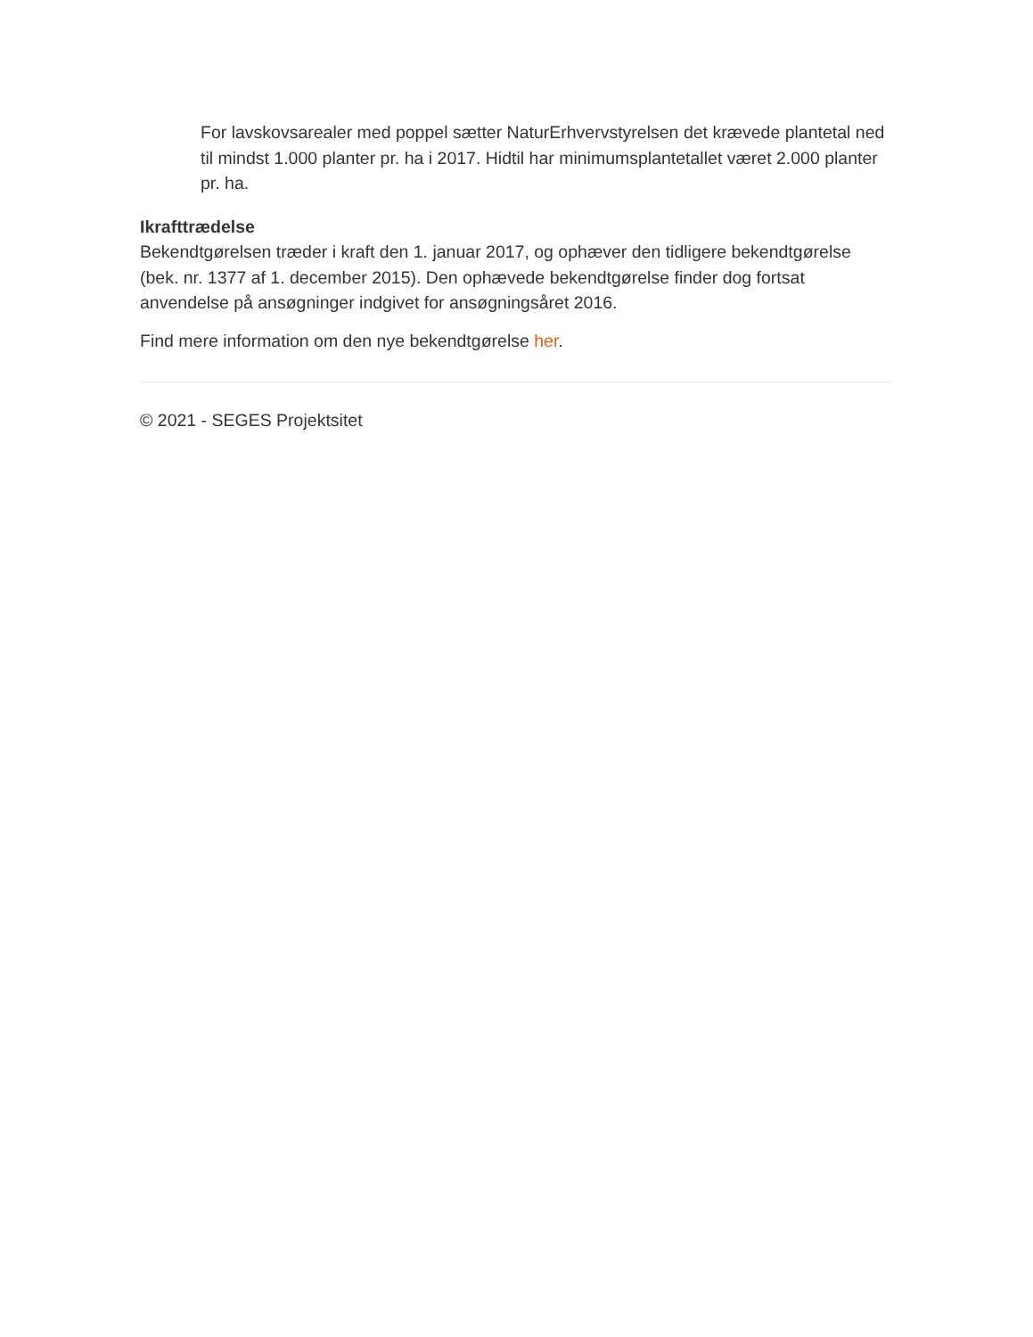For lavskovsarealer med poppel sætter NaturErhvervstyrelsen det krævede plantetal ned til mindst 1.000 planter pr. ha i 2017. Hidtil har minimumsplantetallet været 2.000 planter pr. ha.
Ikrafttrædelse
Bekendtgørelsen træder i kraft den 1. januar 2017, og ophæver den tidligere bekendtgørelse (bek. nr. 1377 af 1. december 2015). Den ophævede bekendtgørelse finder dog fortsat anvendelse på ansøgninger indgivet for ansøgningsåret 2016.
Find mere information om den nye bekendtgørelse her.
© 2021 - SEGES Projektsitet